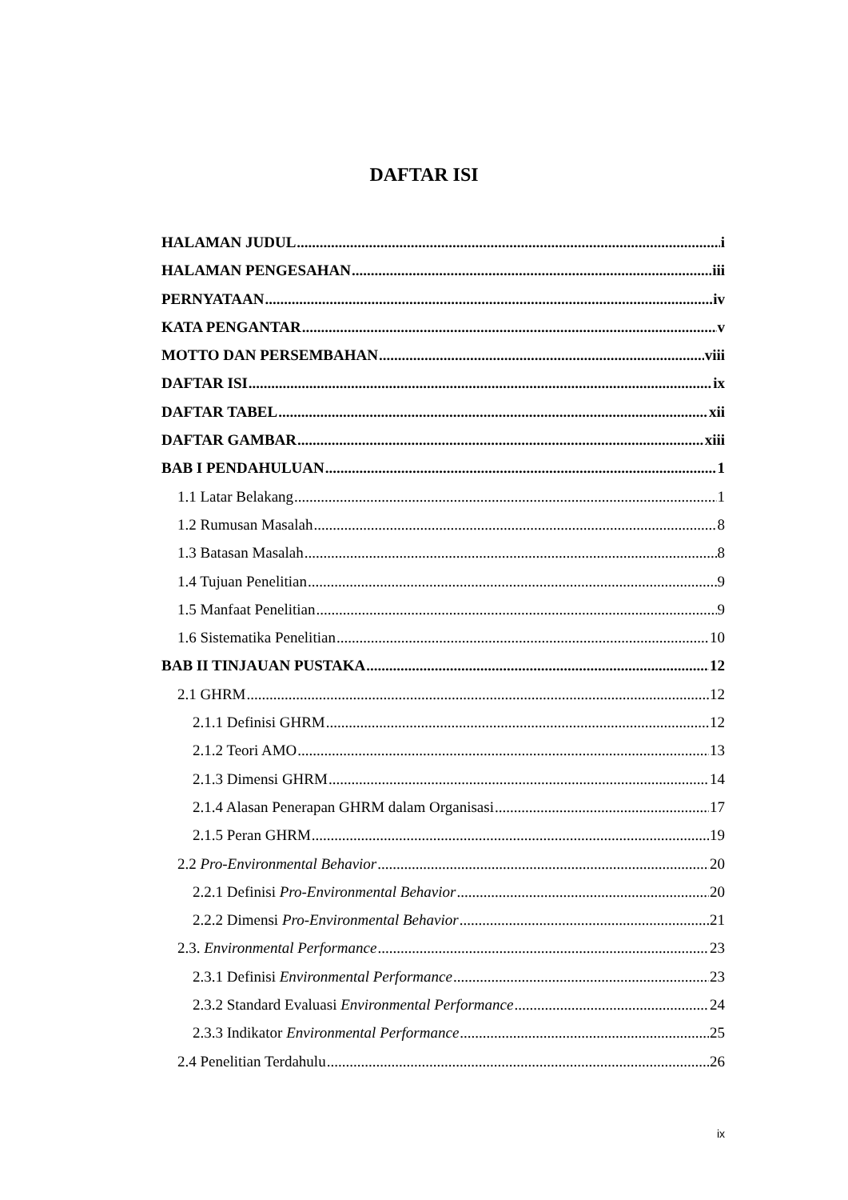DAFTAR ISI
HALAMAN JUDUL i
HALAMAN PENGESAHAN iii
PERNYATAAN iv
KATA PENGANTAR v
MOTTO DAN PERSEMBAHAN viii
DAFTAR ISI ix
DAFTAR TABEL xii
DAFTAR GAMBAR xiii
BAB I PENDAHULUAN 1
1.1 Latar Belakang 1
1.2 Rumusan Masalah 8
1.3 Batasan Masalah 8
1.4 Tujuan Penelitian 9
1.5 Manfaat Penelitian 9
1.6 Sistematika Penelitian 10
BAB II TINJAUAN PUSTAKA 12
2.1 GHRM 12
2.1.1 Definisi GHRM 12
2.1.2 Teori AMO 13
2.1.3 Dimensi GHRM 14
2.1.4 Alasan Penerapan GHRM dalam Organisasi 17
2.1.5 Peran GHRM 19
2.2 Pro-Environmental Behavior 20
2.2.1 Definisi Pro-Environmental Behavior 20
2.2.2 Dimensi Pro-Environmental Behavior 21
2.3. Environmental Performance 23
2.3.1 Definisi Environmental Performance 23
2.3.2 Standard Evaluasi Environmental Performance 24
2.3.3 Indikator Environmental Performance 25
2.4 Penelitian Terdahulu 26
ix